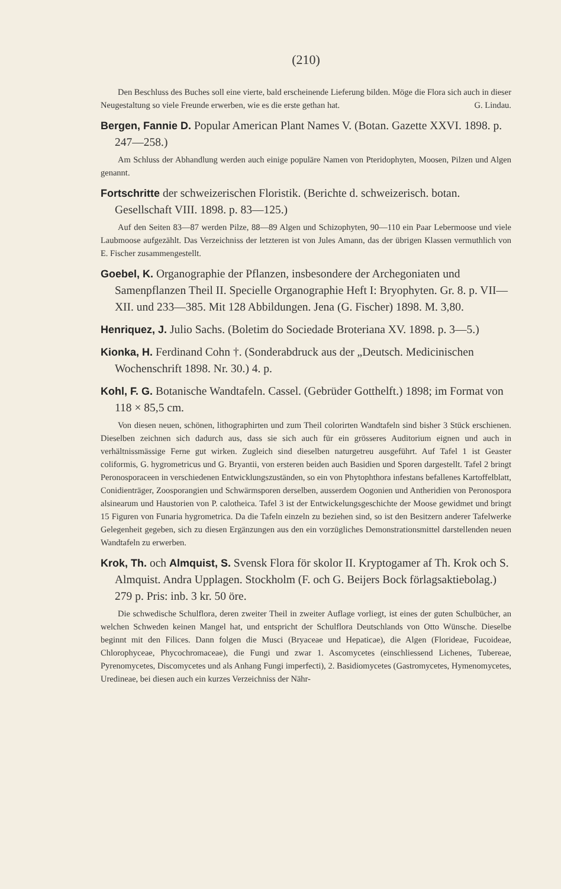(210)
Den Beschluss des Buches soll eine vierte, bald erscheinende Lieferung bilden. Möge die Flora sich auch in dieser Neugestaltung so viele Freunde erwerben, wie es die erste gethan hat. G. Lindau.
Bergen, Fannie D. Popular American Plant Names V. (Botan. Gazette XXVI. 1898. p. 247—258.)
Am Schluss der Abhandlung werden auch einige populäre Namen von Pteridophyten, Moosen, Pilzen und Algen genannt.
Fortschritte der schweizerischen Floristik. (Berichte d. schweizerisch. botan. Gesellschaft VIII. 1898. p. 83—125.)
Auf den Seiten 83—87 werden Pilze, 88—89 Algen und Schizophyten, 90—110 ein Paar Lebermoose und viele Laubmoose aufgezählt. Das Verzeichniss der letzteren ist von Jules Amann, das der übrigen Klassen vermuthlich von E. Fischer zusammengestellt.
Goebel, K. Organographie der Pflanzen, insbesondere der Archegoniaten und Samenpflanzen Theil II. Specielle Organographie Heft I: Bryophyten. Gr. 8. p. VII—XII. und 233—385. Mit 128 Abbildungen. Jena (G. Fischer) 1898. M. 3,80.
Henriquez, J. Julio Sachs. (Boletim do Sociedade Broteriana XV. 1898. p. 3—5.)
Kionka, H. Ferdinand Cohn †. (Sonderabdruck aus der „Deutsch. Medicinischen Wochenschrift 1898. Nr. 30.) 4. p.
Kohl, F. G. Botanische Wandtafeln. Cassel. (Gebrüder Gotthelft.) 1898; im Format von 118 × 85,5 cm.
Von diesen neuen, schönen, lithographirten und zum Theil colorirten Wandtafeln sind bisher 3 Stück erschienen. Dieselben zeichnen sich dadurch aus, dass sie sich auch für ein grösseres Auditorium eignen und auch in verhältnissmässige Ferne gut wirken. Zugleich sind dieselben naturgetreu ausgeführt. Auf Tafel 1 ist Geaster coliformis, G. hygrometricus und G. Bryantii, von ersteren beiden auch Basidien und Sporen dargestellt. Tafel 2 bringt Peronosporaceen in verschiedenen Entwicklungszuständen, so ein von Phytophthora infestans befallenes Kartoffelblatt, Conidienträger, Zoosporangien und Schwärmsporen derselben, ausserdem Oogonien und Antheridien von Peronospora alsinearum und Haustorien von P. calotheica. Tafel 3 ist der Entwickelungsgeschichte der Moose gewidmet und bringt 15 Figuren von Funaria hygrometrica. Da die Tafeln einzeln zu beziehen sind, so ist den Besitzern anderer Tafelwerke Gelegenheit gegeben, sich zu diesen Ergänzungen aus den ein vorzügliches Demonstrationsmittel darstellenden neuen Wandtafeln zu erwerben.
Krok, Th. och Almquist, S. Svensk Flora för skolor II. Kryptogamer af Th. Krok och S. Almquist. Andra Upplagen. Stockholm (F. och G. Beijers Bock förlagsaktiebolag.) 279 p. Pris: inb. 3 kr. 50 öre.
Die schwedische Schulflora, deren zweiter Theil in zweiter Auflage vorliegt, ist eines der guten Schulbücher, an welchen Schweden keinen Mangel hat, und entspricht der Schulflora Deutschlands von Otto Wünsche. Dieselbe beginnt mit den Filices. Dann folgen die Musci (Bryaceae und Hepaticae), die Algen (Florideae, Fucoideae, Chlorophyceae, Phycochromaceae), die Fungi und zwar 1. Ascomycetes (einschliessend Lichenes, Tubereae, Pyrenomycetes, Discomycetes und als Anhang Fungi imperfecti), 2. Basidiomycetes (Gastromycetes, Hymenomycetes, Uredineae, bei diesen auch ein kurzes Verzeichniss der Nähr-